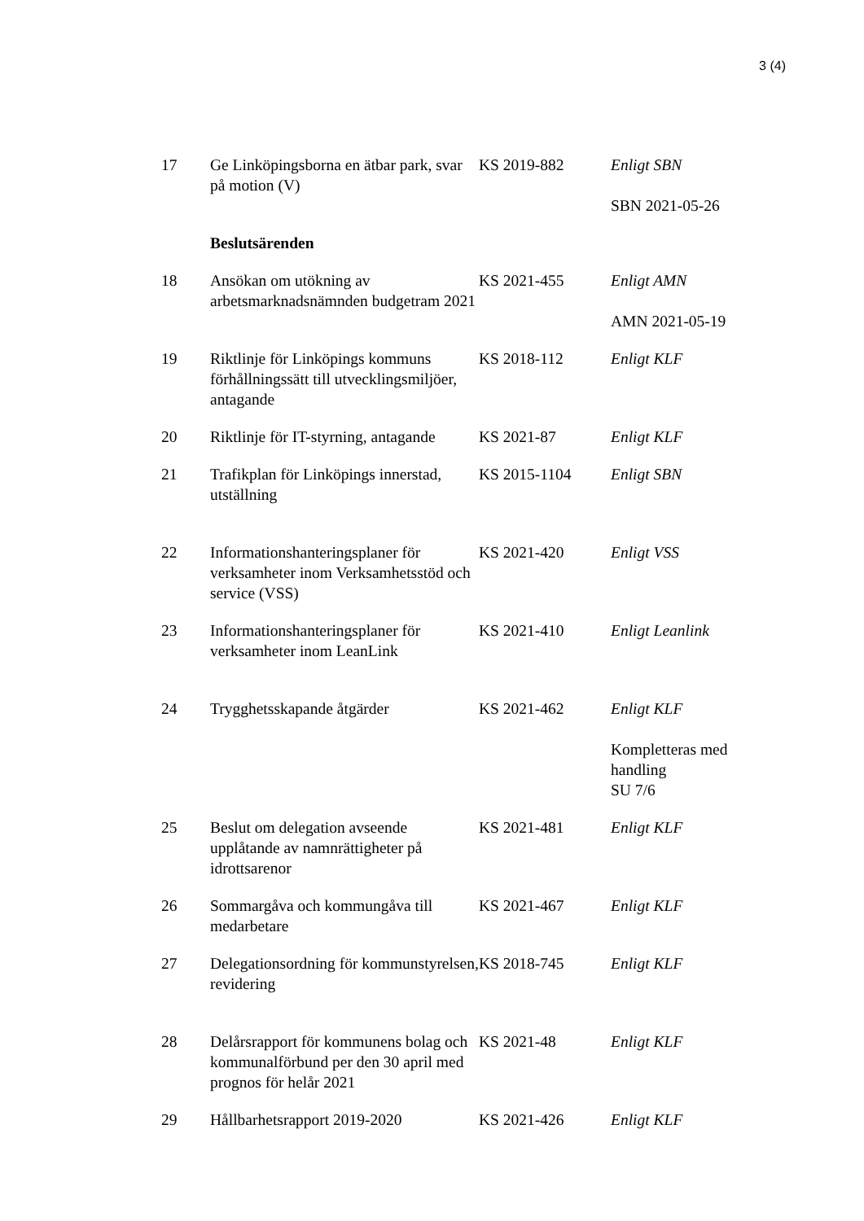3 (4)
| 17 | Ge Linköpingsborna en ätbar park, svar på motion (V) | KS 2019-882 | Enligt SBN SBN 2021-05-26 |
| | Beslutsärenden | | |
| 18 | Ansökan om utökning av arbetsmarknadsnämnden budgetram 2021 | KS 2021-455 | Enligt AMN AMN 2021-05-19 |
| 19 | Riktlinje för Linköpings kommuns förhållningssätt till utvecklingsmiljöer, antagande | KS 2018-112 | Enligt KLF |
| 20 | Riktlinje för IT-styrning, antagande | KS 2021-87 | Enligt KLF |
| 21 | Trafikplan för Linköpings innerstad, utställning | KS 2015-1104 | Enligt SBN |
| 22 | Informationshanteringsplaner för verksamheter inom Verksamhetsstöd och service (VSS) | KS 2021-420 | Enligt VSS |
| 23 | Informationshanteringsplaner för verksamheter inom LeanLink | KS 2021-410 | Enligt Leanlink |
| 24 | Trygghetsskapande åtgärder | KS 2021-462 | Enligt KLF Kompletteras med handling SU 7/6 |
| 25 | Beslut om delegation avseende upplåtande av namnrättigheter på idrottsarenor | KS 2021-481 | Enligt KLF |
| 26 | Sommargåva och kommungåva till medarbetare | KS 2021-467 | Enligt KLF |
| 27 | Delegationsordning för kommunstyrelsen, revidering | KS 2018-745 | Enligt KLF |
| 28 | Delårsrapport för kommunens bolag och kommunalförbund per den 30 april med prognos för helår 2021 | KS 2021-48 | Enligt KLF |
| 29 | Hållbarhetsrapport 2019-2020 | KS 2021-426 | Enligt KLF |